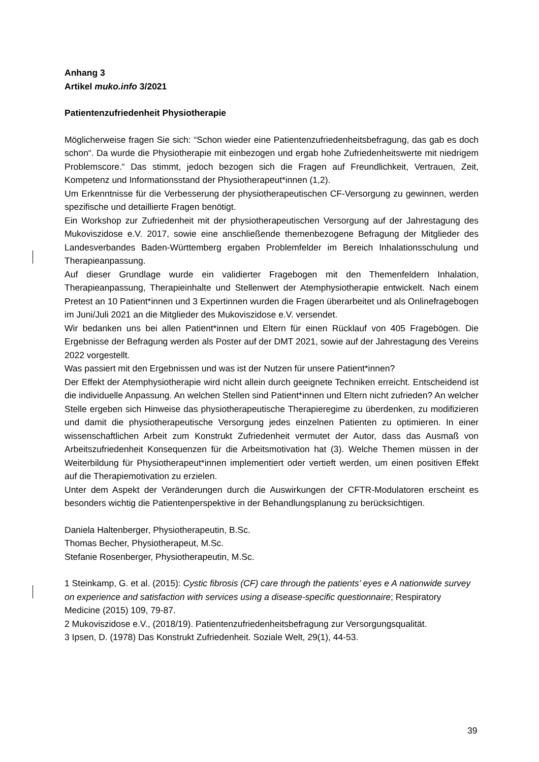Anhang 3
Artikel muko.info 3/2021
Patientenzufriedenheit Physiotherapie
Möglicherweise fragen Sie sich: “Schon wieder eine Patientenzufriedenheitsbefragung, das gab es doch schon“. Da wurde die Physiotherapie mit einbezogen und ergab hohe Zufriedenheitswerte mit niedrigem Problemscore.“ Das stimmt, jedoch bezogen sich die Fragen auf Freundlichkeit, Vertrauen, Zeit, Kompetenz und Informationsstand der Physiotherapeut*innen (1,2).
Um Erkenntnisse für die Verbesserung der physiotherapeutischen CF-Versorgung zu gewinnen, werden spezifische und detaillierte Fragen benötigt.
Ein Workshop zur Zufriedenheit mit der physiotherapeutischen Versorgung auf der Jahrestagung des Mukoviszidose e.V. 2017, sowie eine anschließende themenbezogene Befragung der Mitglieder des Landesverbandes Baden-Württemberg ergaben Problemfelder im Bereich Inhalationsschulung und Therapieanpassung.
Auf dieser Grundlage wurde ein validierter Fragebogen mit den Themenfeldern Inhalation, Therapieanpassung, Therapieinhalte und Stellenwert der Atemphysiotherapie entwickelt. Nach einem Pretest an 10 Patient*innen und 3 Expertinnen wurden die Fragen überarbeitet und als Onlinefragebogen im Juni/Juli 2021 an die Mitglieder des Mukoviszidose e.V. versendet.
Wir bedanken uns bei allen Patient*innen und Eltern für einen Rücklauf von 405 Fragebögen. Die Ergebnisse der Befragung werden als Poster auf der DMT 2021, sowie auf der Jahrestagung des Vereins 2022 vorgestellt.
Was passiert mit den Ergebnissen und was ist der Nutzen für unsere Patient*innen?
Der Effekt der Atemphysiotherapie wird nicht allein durch geeignete Techniken erreicht. Entscheidend ist die individuelle Anpassung. An welchen Stellen sind Patient*innen und Eltern nicht zufrieden? An welcher Stelle ergeben sich Hinweise das physiotherapeutische Therapieregime zu überdenken, zu modifizieren und damit die physiotherapeutische Versorgung jedes einzelnen Patienten zu optimieren. In einer wissenschaftlichen Arbeit zum Konstrukt Zufriedenheit vermutet der Autor, dass das Ausmaß von Arbeitszufriedenheit Konsequenzen für die Arbeitsmotivation hat (3). Welche Themen müssen in der Weiterbildung für Physiotherapeut*innen implementiert oder vertieft werden, um einen positiven Effekt auf die Therapiemotivation zu erzielen.
Unter dem Aspekt der Veränderungen durch die Auswirkungen der CFTR-Modulatoren erscheint es besonders wichtig die Patientenperspektive in der Behandlungsplanung zu berücksichtigen.
Daniela Haltenberger, Physiotherapeutin, B.Sc.
Thomas Becher, Physiotherapeut, M.Sc.
Stefanie Rosenberger, Physiotherapeutin, M.Sc.
1 Steinkamp, G. et al. (2015): Cystic fibrosis (CF) care through the patients’ eyes e A nationwide survey on experience and satisfaction with services using a disease-specific questionnaire; Respiratory Medicine (2015) 109, 79-87.
2 Mukoviszidose e.V., (2018/19). Patientenzufriedenheitsbefragung zur Versorgungsqualität.
3 Ipsen, D. (1978) Das Konstrukt Zufriedenheit. Soziale Welt, 29(1), 44-53.
39